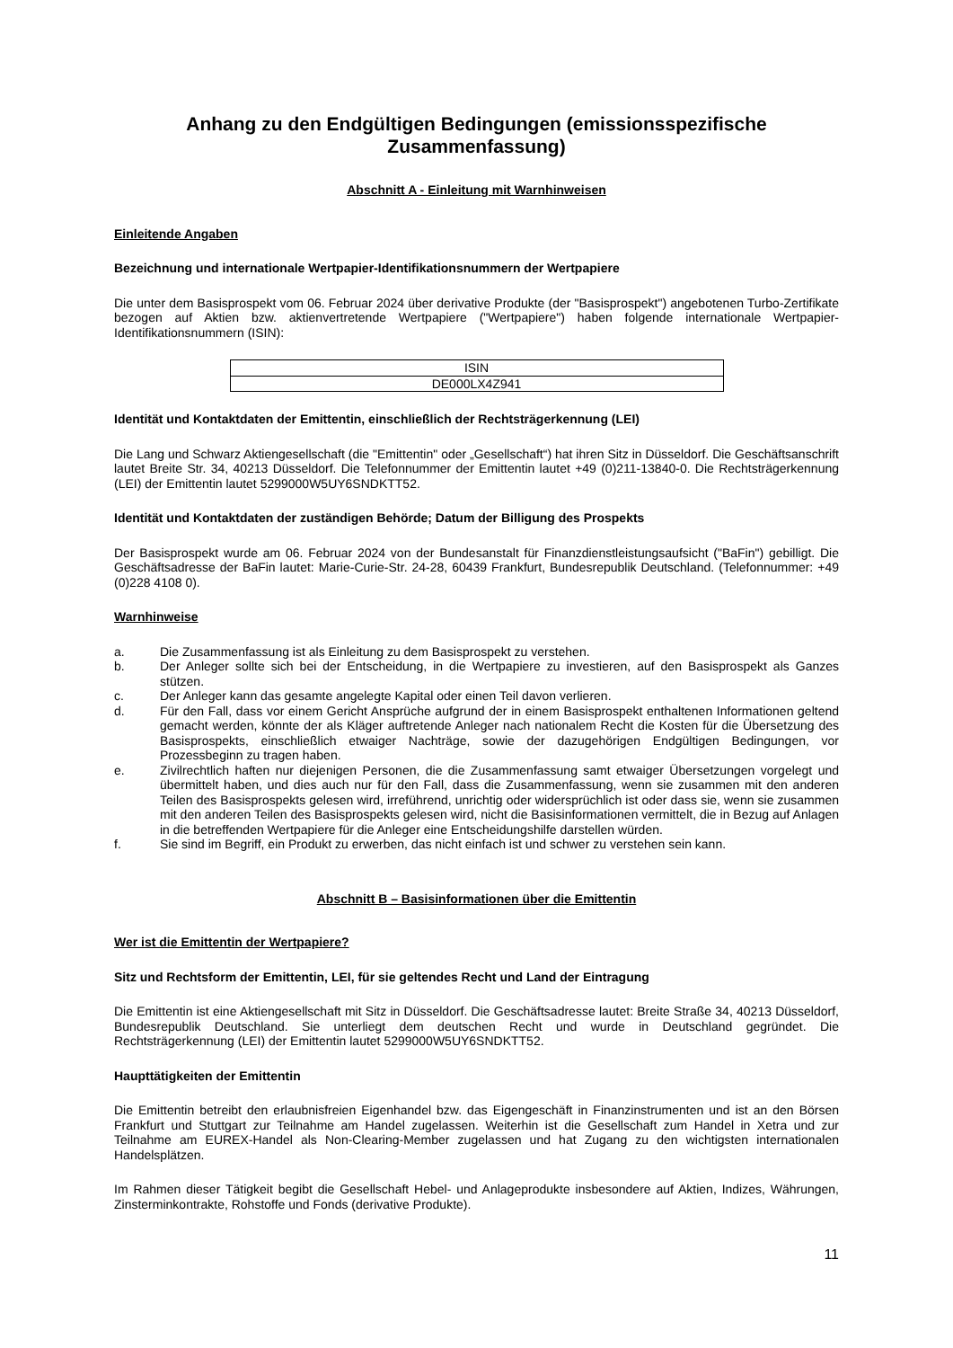Anhang zu den Endgültigen Bedingungen (emissionsspezifische Zusammenfassung)
Abschnitt A - Einleitung mit Warnhinweisen
Einleitende Angaben
Bezeichnung und internationale Wertpapier-Identifikationsnummern der Wertpapiere
Die unter dem Basisprospekt vom 06. Februar 2024 über derivative Produkte (der "Basisprospekt") angebotenen Turbo-Zertifikate bezogen auf Aktien bzw. aktienvertretende Wertpapiere ("Wertpapiere") haben folgende internationale Wertpapier-Identifikationsnummern (ISIN):
| ISIN |
| DE000LX4Z941 |
Identität und Kontaktdaten der Emittentin, einschließlich der Rechtsträgerkennung (LEI)
Die Lang und Schwarz Aktiengesellschaft (die "Emittentin" oder „Gesellschaft“) hat ihren Sitz in Düsseldorf. Die Geschäftsanschrift lautet Breite Str. 34, 40213 Düsseldorf. Die Telefonnummer der Emittentin lautet +49 (0)211-13840-0. Die Rechtsträgerkennung (LEI) der Emittentin lautet 5299000W5UY6SNDKTT52.
Identität und Kontaktdaten der zuständigen Behörde; Datum der Billigung des Prospekts
Der Basisprospekt wurde am 06. Februar 2024 von der Bundesanstalt für Finanzdienstleistungsaufsicht ("BaFin") gebilligt. Die Geschäftsadresse der BaFin lautet: Marie-Curie-Str. 24-28, 60439 Frankfurt, Bundesrepublik Deutschland. (Telefonnummer: +49 (0)228 4108 0).
Warnhinweise
a. Die Zusammenfassung ist als Einleitung zu dem Basisprospekt zu verstehen.
b. Der Anleger sollte sich bei der Entscheidung, in die Wertpapiere zu investieren, auf den Basisprospekt als Ganzes stützen.
c. Der Anleger kann das gesamte angelegte Kapital oder einen Teil davon verlieren.
d. Für den Fall, dass vor einem Gericht Ansprüche aufgrund der in einem Basisprospekt enthaltenen Informationen geltend gemacht werden, könnte der als Kläger auftretende Anleger nach nationalem Recht die Kosten für die Übersetzung des Basisprospekts, einschließlich etwaiger Nachträge, sowie der dazugehörigen Endgültigen Bedingungen, vor Prozessbeginn zu tragen haben.
e. Zivilrechtlich haften nur diejenigen Personen, die die Zusammenfassung samt etwaiger Übersetzungen vorgelegt und übermittelt haben, und dies auch nur für den Fall, dass die Zusammenfassung, wenn sie zusammen mit den anderen Teilen des Basisprospekts gelesen wird, irreführend, unrichtig oder widersprüchlich ist oder dass sie, wenn sie zusammen mit den anderen Teilen des Basisprospekts gelesen wird, nicht die Basisinformationen vermittelt, die in Bezug auf Anlagen in die betreffenden Wertpapiere für die Anleger eine Entscheidungshilfe darstellen würden.
f. Sie sind im Begriff, ein Produkt zu erwerben, das nicht einfach ist und schwer zu verstehen sein kann.
Abschnitt B – Basisinformationen über die Emittentin
Wer ist die Emittentin der Wertpapiere?
Sitz und Rechtsform der Emittentin, LEI, für sie geltendes Recht und Land der Eintragung
Die Emittentin ist eine Aktiengesellschaft mit Sitz in Düsseldorf. Die Geschäftsadresse lautet: Breite Straße 34, 40213 Düsseldorf, Bundesrepublik Deutschland. Sie unterliegt dem deutschen Recht und wurde in Deutschland gegründet. Die Rechtsträgerkennung (LEI) der Emittentin lautet 5299000W5UY6SNDKTT52.
Haupttätigkeiten der Emittentin
Die Emittentin betreibt den erlaubnisfreien Eigenhandel bzw. das Eigengeschäft in Finanzinstrumenten und ist an den Börsen Frankfurt und Stuttgart zur Teilnahme am Handel zugelassen. Weiterhin ist die Gesellschaft zum Handel in Xetra und zur Teilnahme am EUREX-Handel als Non-Clearing-Member zugelassen und hat Zugang zu den wichtigsten internationalen Handelsplätzen.
Im Rahmen dieser Tätigkeit begibt die Gesellschaft Hebel- und Anlageprodukte insbesondere auf Aktien, Indizes, Währungen, Zinsterminkontrakte, Rohstoffe und Fonds (derivative Produkte).
11